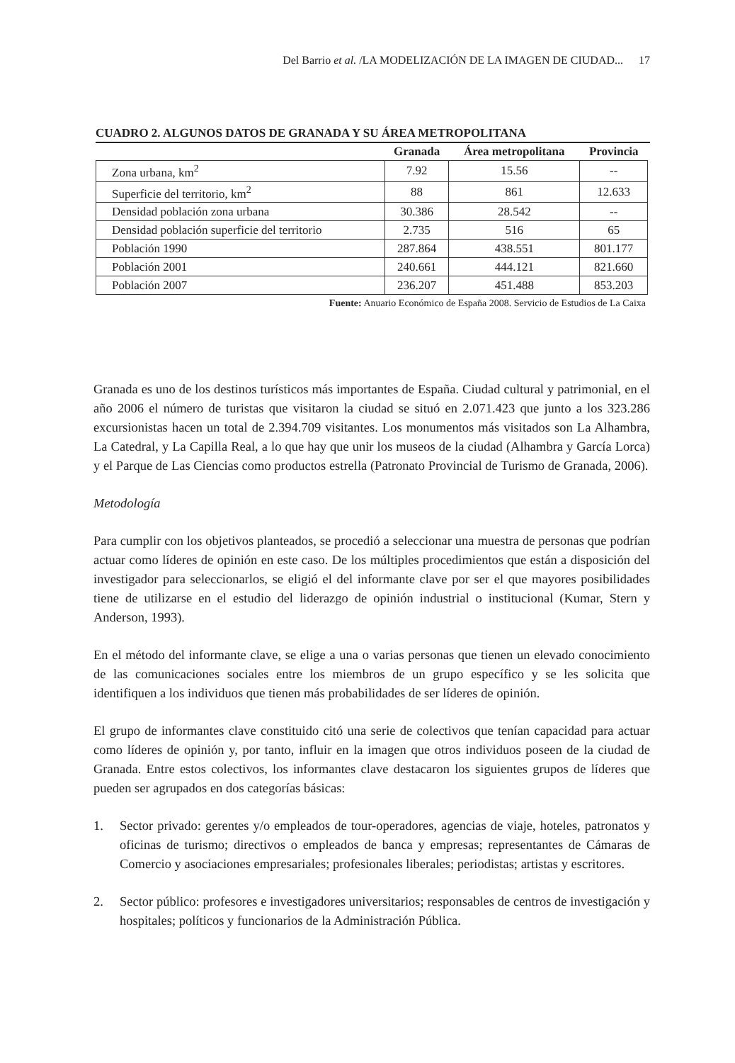Del Barrio et al. /LA MODELIZACIÓN DE LA IMAGEN DE CIUDAD... 17
CUADRO 2. ALGUNOS DATOS DE GRANADA Y SU ÁREA METROPOLITANA
| | Granada | Área metropolitana | Provincia |
| --- | --- | --- | --- |
| Zona urbana, km<sup>2</sup> | 7.92 | 15.56 | -- |
| Superficie del territorio, km<sup>2</sup> | 88 | 861 | 12.633 |
| Densidad población zona urbana | 30.386 | 28.542 | -- |
| Densidad población superficie del territorio | 2.735 | 516 | 65 |
| Población 1990 | 287.864 | 438.551 | 801.177 |
| Población 2001 | 240.661 | 444.121 | 821.660 |
| Población 2007 | 236.207 | 451.488 | 853.203 |
Fuente: Anuario Económico de España 2008. Servicio de Estudios de La Caixa
Granada es uno de los destinos turísticos más importantes de España. Ciudad cultural y patrimonial, en el año 2006 el número de turistas que visitaron la ciudad se situó en 2.071.423 que junto a los 323.286 excursionistas hacen un total de 2.394.709 visitantes. Los monumentos más visitados son La Alhambra, La Catedral, y La Capilla Real, a lo que hay que unir los museos de la ciudad (Alhambra y García Lorca) y el Parque de Las Ciencias como productos estrella (Patronato Provincial de Turismo de Granada, 2006).
Metodología
Para cumplir con los objetivos planteados, se procedió a seleccionar una muestra de personas que podrían actuar como líderes de opinión en este caso. De los múltiples procedimientos que están a disposición del investigador para seleccionarlos, se eligió el del informante clave por ser el que mayores posibilidades tiene de utilizarse en el estudio del liderazgo de opinión industrial o institucional (Kumar, Stern y Anderson, 1993).
En el método del informante clave, se elige a una o varias personas que tienen un elevado conocimiento de las comunicaciones sociales entre los miembros de un grupo específico y se les solicita que identifiquen a los individuos que tienen más probabilidades de ser líderes de opinión.
El grupo de informantes clave constituido citó una serie de colectivos que tenían capacidad para actuar como líderes de opinión y, por tanto, influir en la imagen que otros individuos poseen de la ciudad de Granada. Entre estos colectivos, los informantes clave destacaron los siguientes grupos de líderes que pueden ser agrupados en dos categorías básicas:
1. Sector privado: gerentes y/o empleados de tour-operadores, agencias de viaje, hoteles, patronatos y oficinas de turismo; directivos o empleados de banca y empresas; representantes de Cámaras de Comercio y asociaciones empresariales; profesionales liberales; periodistas; artistas y escritores.
2. Sector público: profesores e investigadores universitarios; responsables de centros de investigación y hospitales; políticos y funcionarios de la Administración Pública.